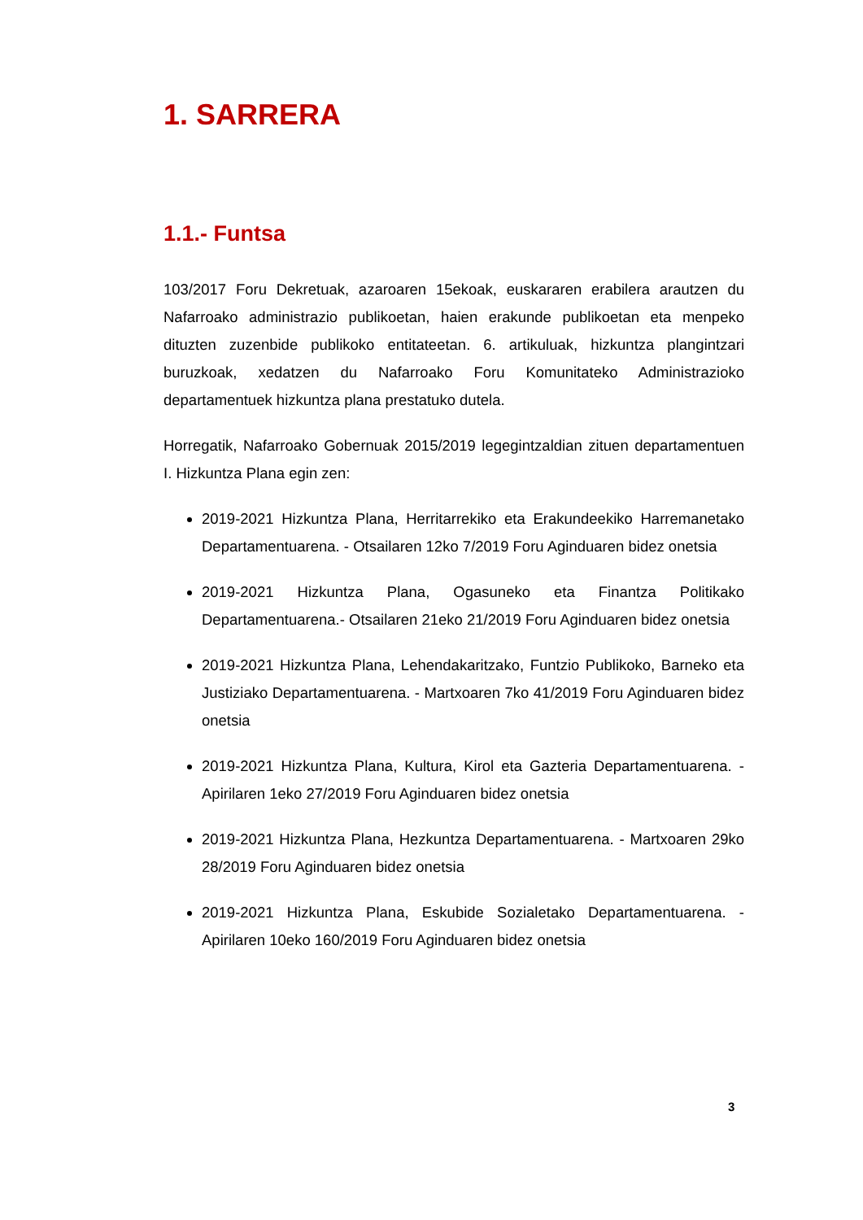1. SARRERA
1.1.- Funtsa
103/2017 Foru Dekretuak, azaroaren 15ekoak, euskararen erabilera arautzen du Nafarroako administrazio publikoetan, haien erakunde publikoetan eta menpeko dituzten zuzenbide publikoko entitateetan. 6. artikuluak, hizkuntza plangintzari buruzkoak, xedatzen du Nafarroako Foru Komunitateko Administrazioko departamentuek hizkuntza plana prestatuko dutela.
Horregatik, Nafarroako Gobernuak 2015/2019 legegintzaldian zituen departamentuen I. Hizkuntza Plana egin zen:
2019-2021 Hizkuntza Plana, Herritarrekiko eta Erakundeekiko Harremanetako Departamentuarena. - Otsailaren 12ko 7/2019 Foru Aginduaren bidez onetsia
2019-2021 Hizkuntza Plana, Ogasuneko eta Finantza Politikako Departamentuarena.- Otsailaren 21eko 21/2019 Foru Aginduaren bidez onetsia
2019-2021 Hizkuntza Plana, Lehendakaritzako, Funtzio Publikoko, Barneko eta Justiziako Departamentuarena. - Martxoaren 7ko 41/2019 Foru Aginduaren bidez onetsia
2019-2021 Hizkuntza Plana, Kultura, Kirol eta Gazteria Departamentuarena. - Apirilaren 1eko 27/2019 Foru Aginduaren bidez onetsia
2019-2021 Hizkuntza Plana, Hezkuntza Departamentuarena. - Martxoaren 29ko 28/2019 Foru Aginduaren bidez onetsia
2019-2021 Hizkuntza Plana, Eskubide Sozialetako Departamentuarena. - Apirilaren 10eko 160/2019 Foru Aginduaren bidez onetsia
3